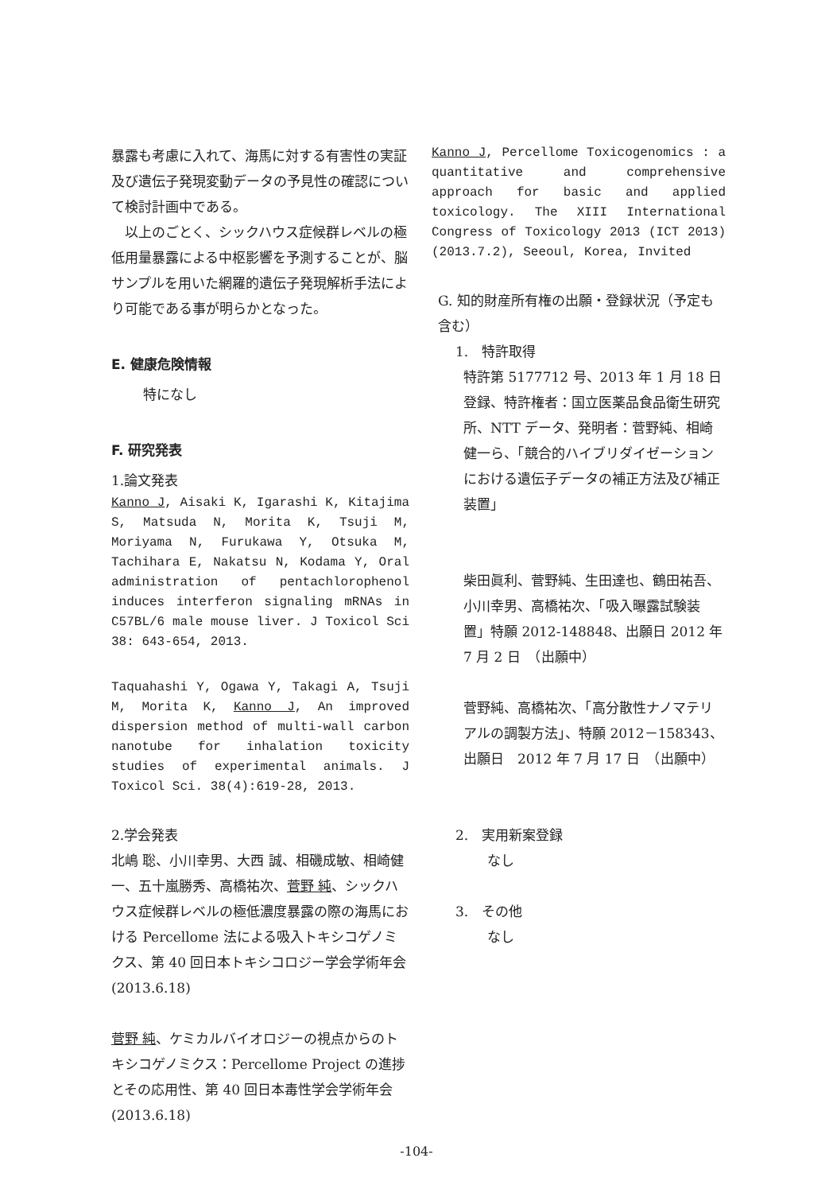暴露も考慮に入れて、海馬に対する有害性の実証及び遺伝子発現変動データの予見性の確認について検討計画中である。
　以上のごとく、シックハウス症候群レベルの極低用量暴露による中枢影響を予測することが、脳サンプルを用いた網羅的遺伝子発現解析手法により可能である事が明らかとなった。
E. 健康危険情報
特になし
F. 研究発表
1.論文発表
Kanno J, Aisaki K, Igarashi K, Kitajima S, Matsuda N, Morita K, Tsuji M, Moriyama N, Furukawa Y, Otsuka M, Tachihara E, Nakatsu N, Kodama Y, Oral administration of pentachlorophenol induces interferon signaling mRNAs in C57BL/6 male mouse liver. J Toxicol Sci 38: 643-654, 2013.
Taquahashi Y, Ogawa Y, Takagi A, Tsuji M, Morita K, Kanno J, An improved dispersion method of multi-wall carbon nanotube for inhalation toxicity studies of experimental animals. J Toxicol Sci. 38(4):619-28, 2013.
2.学会発表
北嶋 聡、小川幸男、大西 誠、相磯成敏、相崎健一、五十嵐勝秀、高橋祐次、菅野 純、シックハウス症候群レベルの極低濃度暴露の際の海馬における Percellome 法による吸入トキシコゲノミクス、第 40 回日本トキシコロジー学会学術年会(2013.6.18)
菅野 純、ケミカルバイオロジーの視点からのトキシコゲノミクス：Percellome Project の進捗とその応用性、第 40 回日本毒性学会学術年会 (2013.6.18)
Kanno J, Percellome Toxicogenomics : a quantitative and comprehensive approach for basic and applied toxicology. The XIII International Congress of Toxicology 2013 (ICT 2013) (2013.7.2), Seeoul, Korea, Invited
G. 知的財産所有権の出願・登録状況（予定も含む）
1.　特許取得
特許第 5177712 号、2013 年 1 月 18 日登録、特許権者：国立医薬品食品衛生研究所、NTT データ、発明者：菅野純、相崎健一ら、「競合的ハイブリダイゼーションにおける遺伝子データの補正方法及び補正装置」
柴田眞利、菅野純、生田達也、鶴田祐吾、小川幸男、高橋祐次、「吸入曝露試験装置」特願 2012-148848、出願日 2012 年 7 月 2 日　（出願中）
菅野純、高橋祐次、「高分散性ナノマテリアルの調製方法」、特願 2012－158343、出願日　2012 年 7 月 17 日　（出願中）
2.　実用新案登録
なし
3.　その他
なし
-104-